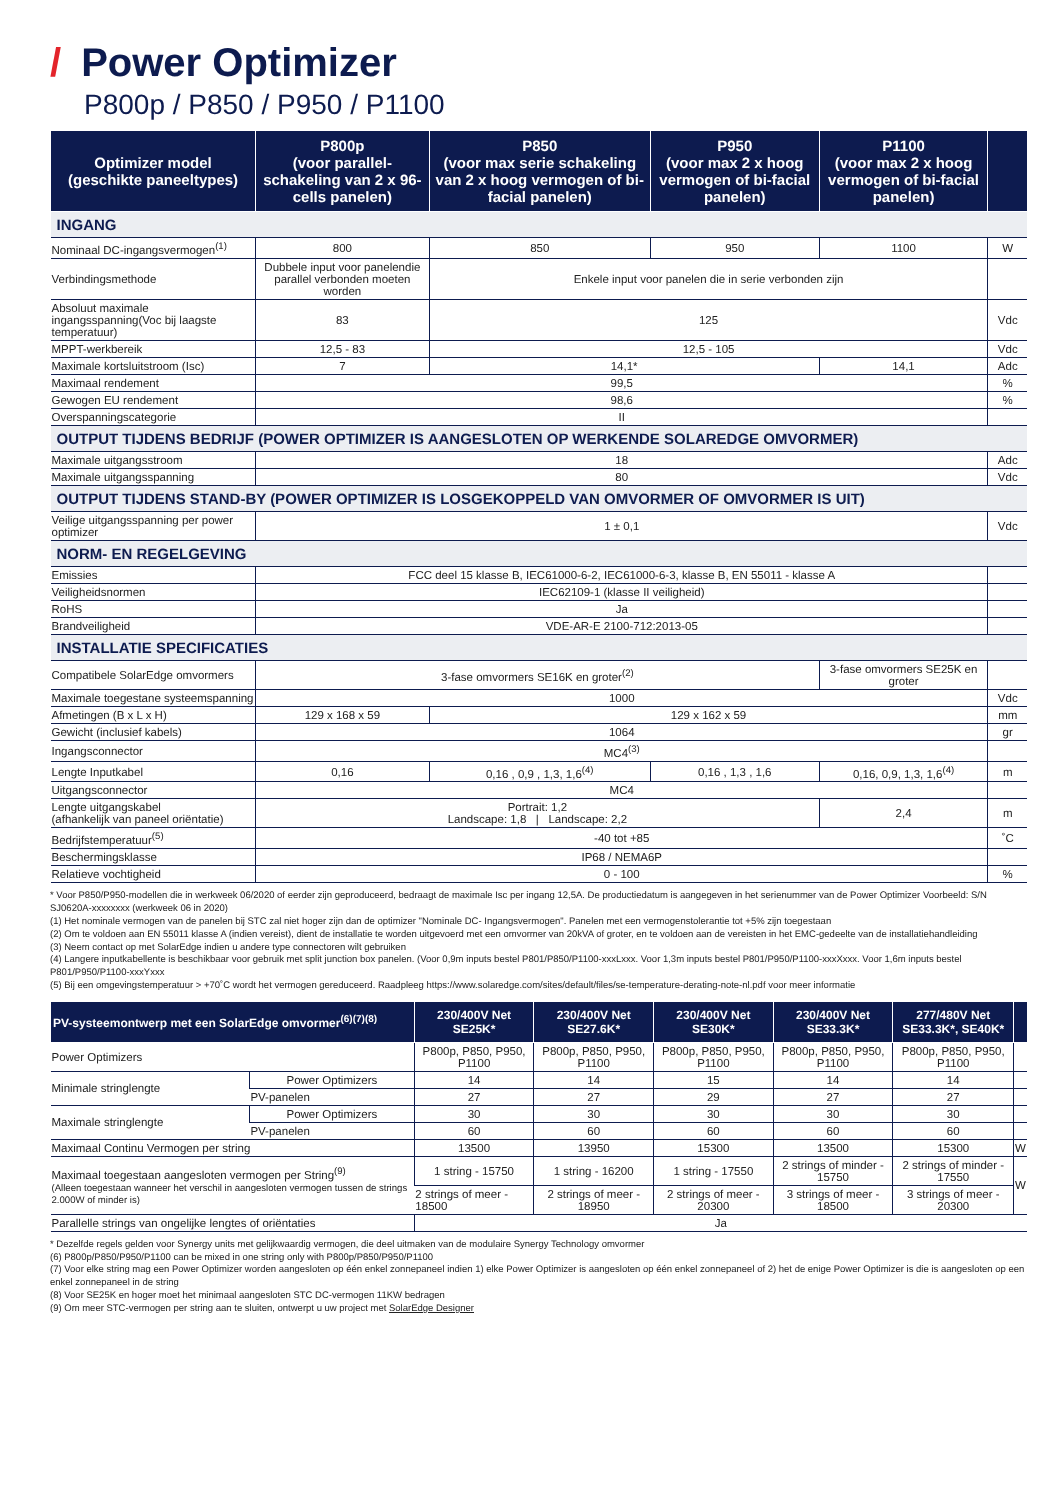/ Power Optimizer
P800p / P850 / P950 / P1100
| Optimizer model (geschikte paneeltypes) | P800p (voor parallel- schakeling van 2 x 96-cells panelen) | P850 (voor max serie schakeling van 2 x hoog vermogen of bi-facial panelen) | P950 (voor max 2 x hoog vermogen of bi-facial panelen) | P1100 (voor max 2 x hoog vermogen of bi-facial panelen) | |
| --- | --- | --- | --- | --- | --- |
| INGANG | | | | | |
| Nominaal DC-ingangsvermogen<sup>(1)</sup> | 800 | 850 | 950 | 1100 | W |
| Verbindingsmethode | Dubbele input voor panelendie parallel verbonden moeten worden | Enkele input voor panelen die in serie verbonden zijn | | | |
| Absoluut maximale ingangsspanning(Voc bij laagste temperatuur) | 83 | 125 | | | Vdc |
| MPPT-werkbereik | 12,5 - 83 | 12,5 - 105 | | | Vdc |
| Maximale kortsluitstroom (Isc) | 7 | 14,1* | | 14,1 | Adc |
| Maximaal rendement | 99,5 | | | | % |
| Gewogen EU rendement | 98,6 | | | | % |
| Overspanningscategorie | II | | | | |
| OUTPUT TIJDENS BEDRIJF (POWER OPTIMIZER IS AANGESLOTEN OP WERKENDE SOLAREDGE OMVORMER) | | | | | |
| Maximale uitgangsstroom | 18 | | | | Adc |
| Maximale uitgangsspanning | 80 | | | | Vdc |
| OUTPUT TIJDENS STAND-BY (POWER OPTIMIZER IS LOSGEKOPPELD VAN OMVORMER OF OMVORMER IS UIT) | | | | | |
| Veilige uitgangsspanning per power optimizer | 1 ± 0,1 | | | | Vdc |
| NORM- EN REGELGEVING | | | | | |
| Emissies | FCC deel 15 klasse B, IEC61000-6-2, IEC61000-6-3, klasse B, EN 55011 - klasse A | | | | |
| Veiligheidsnormen | IEC62109-1 (klasse II veiligheid) | | | | |
| RoHS | Ja | | | | |
| Brandveiligheid | VDE-AR-E 2100-712:2013-05 | | | | |
| INSTALLATIE SPECIFICATIES | | | | | |
| Compatibele SolarEdge omvormers | 3-fase omvormers SE16K en groter<sup>(2)</sup> | | | 3-fase omvormers SE25K en groter | |
| Maximale toegestane systeemspanning | 1000 | | | | Vdc |
| Afmetingen (B x L x H) | 129 x 168 x 59 | 129 x 162 x 59 | | | mm |
| Gewicht (inclusief kabels) | 1064 | | | | gr |
| Ingangsconnector | MC4<sup>(3)</sup> | | | | |
| Lengte Inputkabel | 0,16 | 0,16 , 0,9 , 1,3, 1,6<sup>(4)</sup> | 0,16 , 1,3 , 1,6 | 0,16, 0,9, 1,3, 1,6<sup>(4)</sup> | m |
| Uitgangsconnector | MC4 | | | | |
| Lengte uitgangskabel (afhankelijk van paneel oriëntatie) | Portrait: 1,2 Landscape: 1,8 / Landscape: 2,2 | | | 2,4 | m |
| Bedrijfstemperatuur<sup>(5)</sup> | -40 tot +85 | | | | ˚C |
| Beschermingsklasse | IP68 / NEMA6P | | | | |
| Relatieve vochtigheid | 0 - 100 | | | | % |
* Voor P850/P950-modellen die in werkweek 06/2020 of eerder zijn geproduceerd, bedraagt de maximale Isc per ingang 12,5A. De productiedatum is aangegeven in het serienummer van de Power Optimizer Voorbeeld: S/N SJ0620A-xxxxxxxx (werkweek 06 in 2020)
(1) Het nominale vermogen van de panelen bij STC zal niet hoger zijn dan de optimizer "Nominale DC- Ingangsvermogen". Panelen met een vermogenstolerantie tot +5% zijn toegestaan
(2) Om te voldoen aan EN 55011 klasse A (indien vereist), dient de installatie te worden uitgevoerd met een omvormer van 20kVA of groter, en te voldoen aan de vereisten in het EMC-gedeelte van de installatiehandleiding
(3) Neem contact op met SolarEdge indien u andere type connectoren wilt gebruiken
(4) Langere inputkabellente is beschikbaar voor gebruik met split junction box panelen. (Voor 0,9m inputs bestel P801/P850/P1100-xxxLxxx. Voor 1,3m inputs bestel P801/P950/P1100-xxxXxxx. Voor 1,6m inputs bestel P801/P950/P1100-xxxYxxx
(5) Bij een omgevingstemperatuur > +70˚C wordt het vermogen gereduceerd. Raadpleeg https://www.solaredge.com/sites/default/files/se-temperature-derating-note-nl.pdf voor meer informatie
| PV-systeemontwerp met een SolarEdge omvormer<sup>(6)(7)(8)</sup> | | 230/400V Net SE25K* | 230/400V Net SE27.6K* | 230/400V Net SE30K* | 230/400V Net SE33.3K* | 277/480V Net SE33.3K*, SE40K* | |
| --- | --- | --- | --- | --- | --- | --- | --- |
| Power Optimizers | | P800p, P850, P950, P1100 | P800p, P850, P950, P1100 | P800p, P850, P950, P1100 | P800p, P850, P950, P1100 | P800p, P850, P950, P1100 | |
| Minimale stringlengte | Power Optimizers | 14 | 14 | 15 | 14 | 14 | |
| | PV-panelen | 27 | 27 | 29 | 27 | 27 | |
| Maximale stringlengte | Power Optimizers | 30 | 30 | 30 | 30 | 30 | |
| | PV-panelen | 60 | 60 | 60 | 60 | 60 | |
| Maximaal Continu Vermogen per string | | 13500 | 13950 | 15300 | 13500 | 15300 | W |
| Maximaal toegestaan aangesloten vermogen per String<sup>(9)</sup> (Alleen toegestaan wanneer het verschil in aangesloten vermogen tussen de strings 2.000W of minder is) | | 1 string - 15750 | 1 string - 16200 | 1 string - 17550 | 2 strings of minder - 15750 | 2 strings of minder - 17550 | W |
| | | 2 strings of meer - 18500 | 2 strings of meer - 18950 | 2 strings of meer - 20300 | 3 strings of meer - 18500 | 3 strings of meer - 20300 | |
| Parallelle strings van ongelijke lengtes of oriëntaties | | Ja | | | | | |
* Dezelfde regels gelden voor Synergy units met gelijkwaardig vermogen, die deel uitmaken van de modulaire Synergy Technology omvormer
(6) P800p/P850/P950/P1100 can be mixed in one string only with P800p/P850/P950/P1100
(7) Voor elke string mag een Power Optimizer worden aangesloten op één enkel zonnepaneel indien 1) elke Power Optimizer is aangesloten op één enkel zonnepaneel of 2) het de enige Power Optimizer is die is aangesloten op een enkel zonnepaneel in de string
(8) Voor SE25K en hoger moet het minimaal aangesloten STC DC-vermogen 11KW bedragen
(9) Om meer STC-vermogen per string aan te sluiten, ontwerpt u uw project met SolarEdge Designer